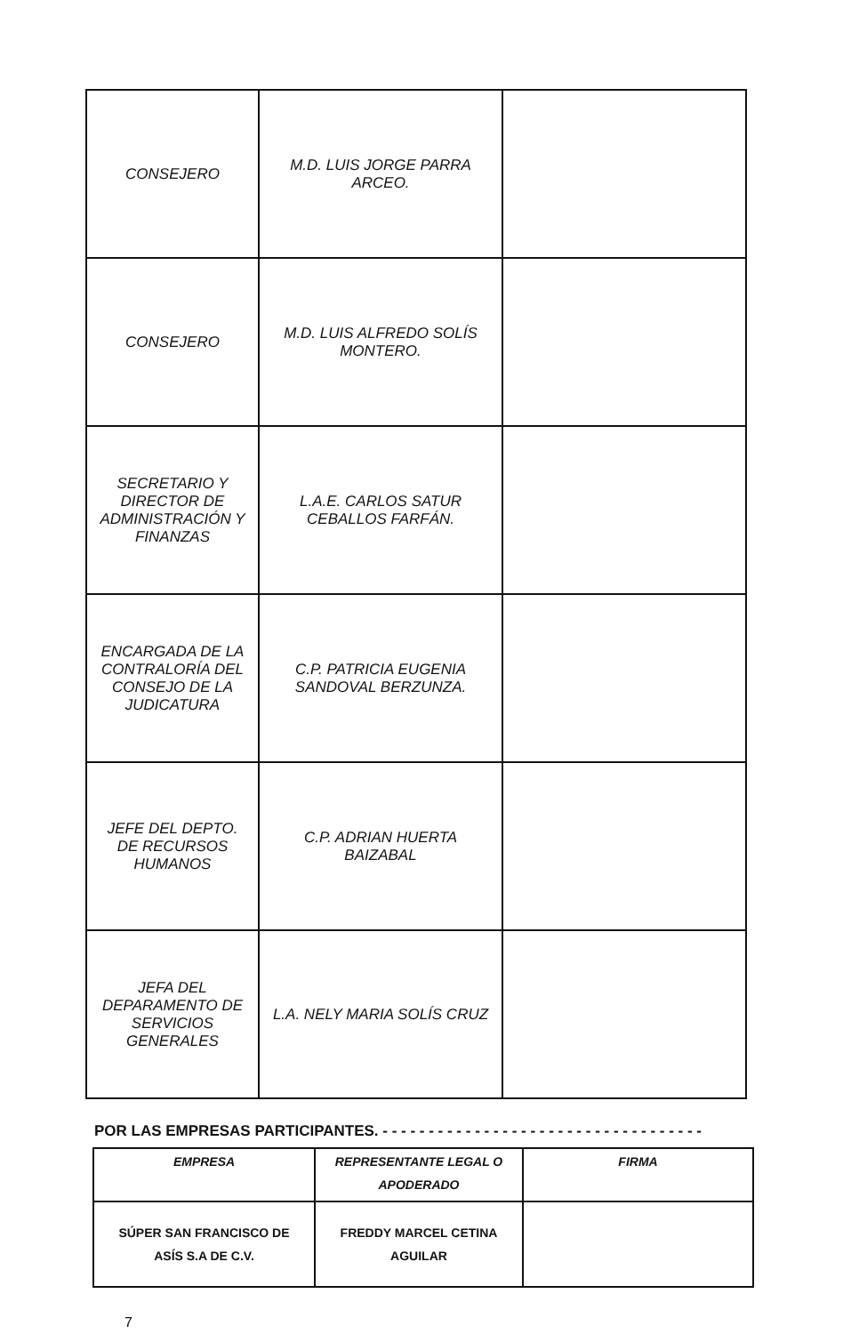| CONSEJERO | M.D. LUIS JORGE PARRA ARCEO. | |
| CONSEJERO | M.D. LUIS ALFREDO SOLÍS MONTERO. | |
| SECRETARIO Y DIRECTOR DE ADMINISTRACIÓN Y FINANZAS | L.A.E. CARLOS SATUR CEBALLOS FARFÁN. | |
| ENCARGADA DE LA CONTRALORÍA DEL CONSEJO DE LA JUDICATURA | C.P. PATRICIA EUGENIA SANDOVAL BERZUNZA. | |
| JEFE DEL DEPTO. DE RECURSOS HUMANOS | C.P. ADRIAN HUERTA BAIZABAL | |
| JEFA DEL DEPARAMENTO DE SERVICIOS GENERALES | L.A. NELY MARIA SOLÍS CRUZ | |
POR LAS EMPRESAS PARTICIPANTES. - - - - - - - - - - - - - - - - - - - - - - - - - - - - - - - - - - -
| EMPRESA | REPRESENTANTE LEGAL O APODERADO | FIRMA |
| --- | --- | --- |
| SÚPER SAN FRANCISCO DE ASÍS S.A DE C.V. | FREDDY MARCEL CETINA AGUILAR | |
7